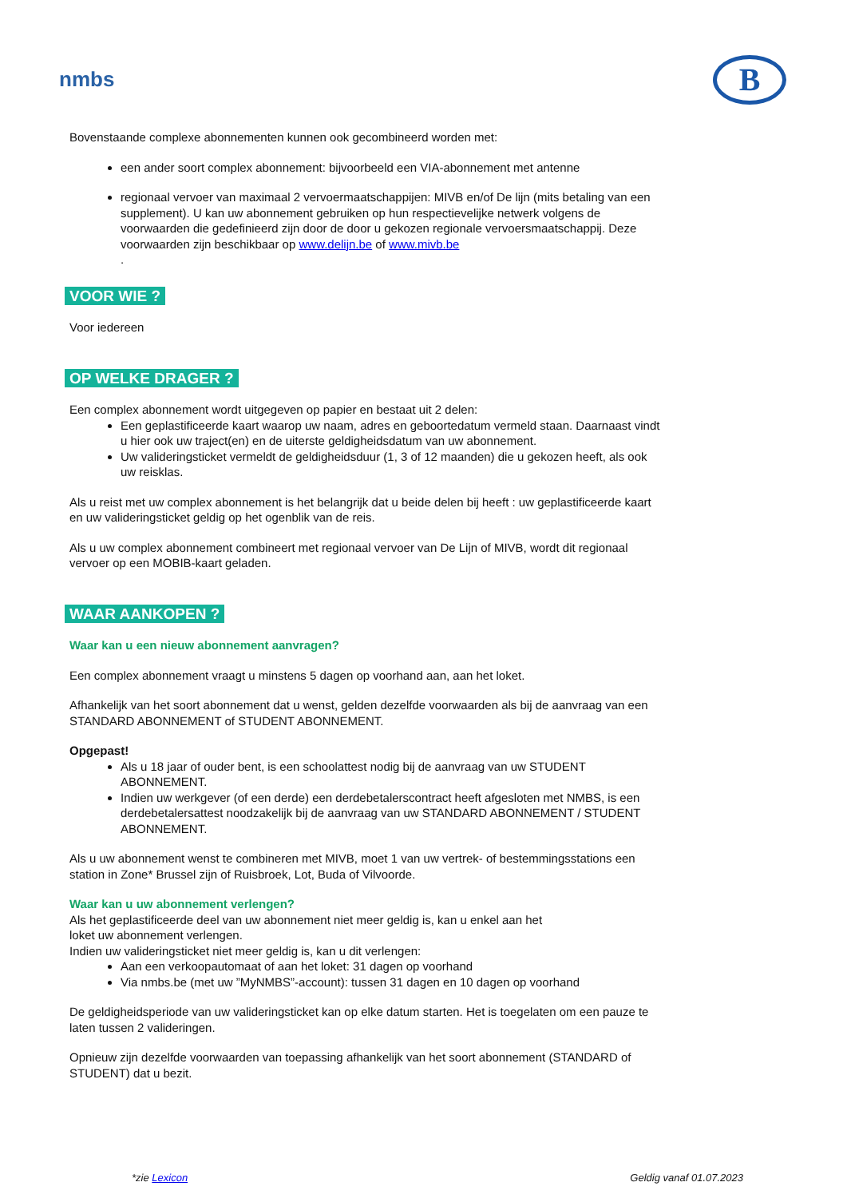nmbs
B
Bovenstaande complexe abonnementen kunnen ook gecombineerd worden met:
een ander soort complex abonnement: bijvoorbeeld een VIA-abonnement met antenne
regionaal vervoer van maximaal 2 vervoermaatschappijen: MIVB en/of De lijn (mits betaling van een supplement). U kan uw abonnement gebruiken op hun respectievelijke netwerk volgens de voorwaarden die gedefinieerd zijn door de door u gekozen regionale vervoersmaatschappij. Deze voorwaarden zijn beschikbaar op www.delijn.be of www.mivb.be
.
VOOR WIE ?
Voor iedereen
OP WELKE DRAGER ?
Een complex abonnement wordt uitgegeven op papier en bestaat uit 2 delen:
Een geplastificeerde kaart waarop uw naam, adres en geboortedatum vermeld staan. Daarnaast vindt u hier ook uw traject(en) en de uiterste geldigheidsdatum van uw abonnement.
Uw valideringsticket vermeldt de geldigheidsduur (1, 3 of 12 maanden) die u gekozen heeft, als ook uw reisklas.
Als u reist met uw complex abonnement is het belangrijk dat u beide delen bij heeft : uw geplastificeerde kaart en uw valideringsticket geldig op het ogenblik van de reis.
Als u uw complex abonnement combineert met regionaal vervoer van De Lijn of MIVB, wordt dit regionaal vervoer op een MOBIB-kaart geladen.
WAAR AANKOPEN ?
Waar kan u een nieuw abonnement aanvragen?
Een complex abonnement vraagt u minstens 5 dagen op voorhand aan, aan het loket.
Afhankelijk van het soort abonnement dat u wenst, gelden dezelfde voorwaarden als bij de aanvraag van een STANDARD ABONNEMENT of STUDENT ABONNEMENT.
Opgepast!
Als u 18 jaar of ouder bent, is een schoolattest nodig bij de aanvraag van uw STUDENT ABONNEMENT.
Indien uw werkgever (of een derde) een derdebetalerscontract heeft afgesloten met NMBS, is een derdebetalersattest noodzakelijk bij de aanvraag van uw STANDARD ABONNEMENT / STUDENT ABONNEMENT.
Als u uw abonnement wenst te combineren met MIVB, moet 1 van uw vertrek- of bestemmingsstations een station in Zone* Brussel zijn of Ruisbroek, Lot, Buda of Vilvoorde.
Waar kan u uw abonnement verlengen?
Als het geplastificeerde deel van uw abonnement niet meer geldig is, kan u enkel aan het
loket uw abonnement verlengen.
Indien uw valideringsticket niet meer geldig is, kan u dit verlengen:
Aan een verkoopautomaat of aan het loket: 31 dagen op voorhand
Via nmbs.be (met uw ”MyNMBS”-account): tussen 31 dagen en 10 dagen op voorhand
De geldigheidsperiode van uw valideringsticket kan op elke datum starten. Het is toegelaten om een pauze te laten tussen 2 valideringen.
Opnieuw zijn dezelfde voorwaarden van toepassing afhankelijk van het soort abonnement (STANDARD of STUDENT) dat u bezit.
*zie Lexicon Geldig vanaf 01.07.2023